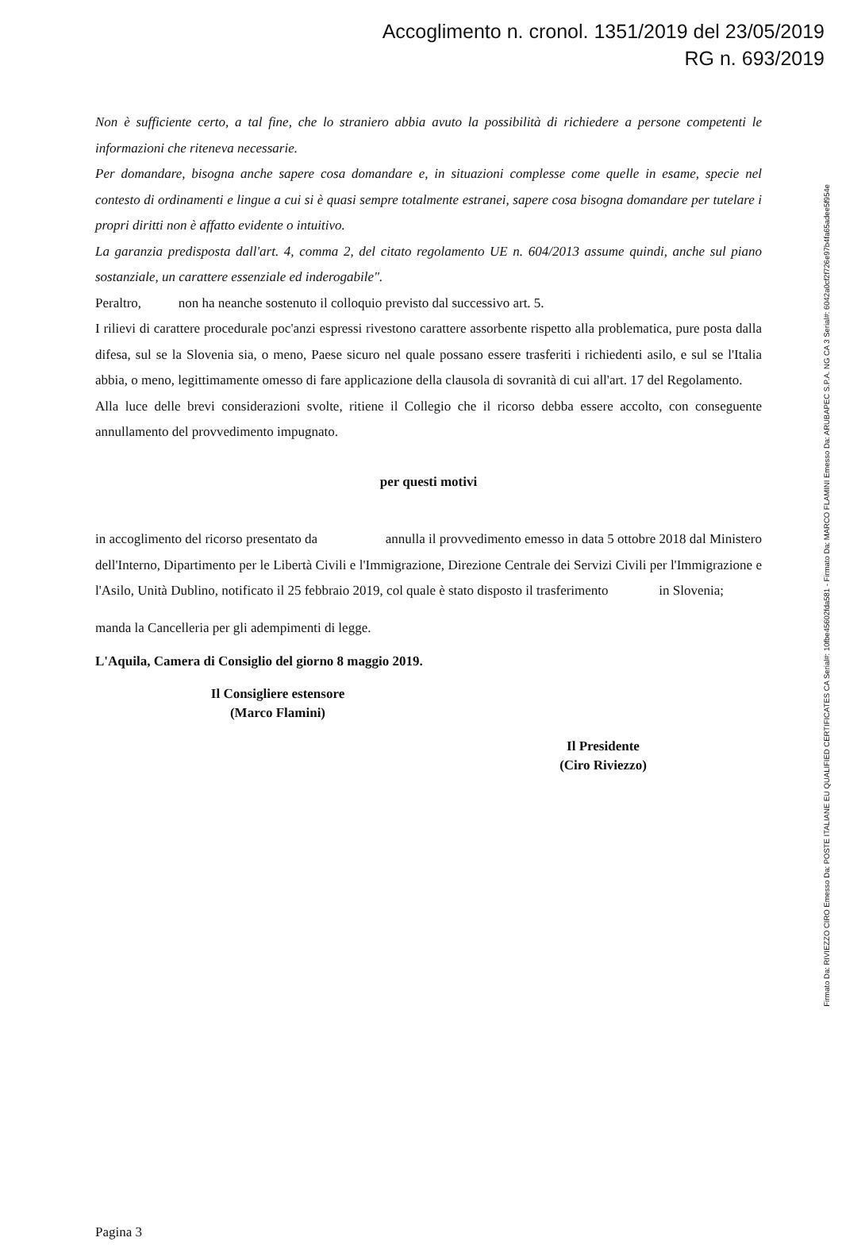Accoglimento n. cronol. 1351/2019 del 23/05/2019
RG n. 693/2019
Non è sufficiente certo, a tal fine, che lo straniero abbia avuto la possibilità di richiedere a persone competenti le informazioni che riteneva necessarie.
Per domandare, bisogna anche sapere cosa domandare e, in situazioni complesse come quelle in esame, specie nel contesto di ordinamenti e lingue a cui si è quasi sempre totalmente estranei, sapere cosa bisogna domandare per tutelare i propri diritti non è affatto evidente o intuitivo.
La garanzia predisposta dall'art. 4, comma 2, del citato regolamento UE n. 604/2013 assume quindi, anche sul piano sostanziale, un carattere essenziale ed inderogabile".
Peraltro, non ha neanche sostenuto il colloquio previsto dal successivo art. 5.
I rilievi di carattere procedurale poc'anzi espressi rivestono carattere assorbente rispetto alla problematica, pure posta dalla difesa, sul se la Slovenia sia, o meno, Paese sicuro nel quale possano essere trasferiti i richiedenti asilo, e sul se l'Italia abbia, o meno, legittimamente omesso di fare applicazione della clausola di sovranità di cui all'art. 17 del Regolamento.
Alla luce delle brevi considerazioni svolte, ritiene il Collegio che il ricorso debba essere accolto, con conseguente annullamento del provvedimento impugnato.
per questi motivi
in accoglimento del ricorso presentato da annulla il provvedimento emesso in data 5 ottobre 2018 dal Ministero dell'Interno, Dipartimento per le Libertà Civili e l'Immigrazione, Direzione Centrale dei Servizi Civili per l'Immigrazione e l'Asilo, Unità Dublino, notificato il 25 febbraio 2019, col quale è stato disposto il trasferimento in Slovenia;
manda la Cancelleria per gli adempimenti di legge.
L'Aquila, Camera di Consiglio del giorno 8 maggio 2019.
Il Consigliere estensore
(Marco Flamini)
Il Presidente
(Ciro Riviezzo)
Pagina 3
Firmato Da: RIVIEZZO CIRO Emesso Da: POSTE ITALIANE EU QUALIFIED CERTIFICATES CA Serial#: 10fbe45602fda581 - Firmato Da: MARCO FLAMINI Emesso Da: ARUBAPEC S.P.A. NG CA 3 Serial#: 6042a0cf2f726e97b4fa65adee5f954e